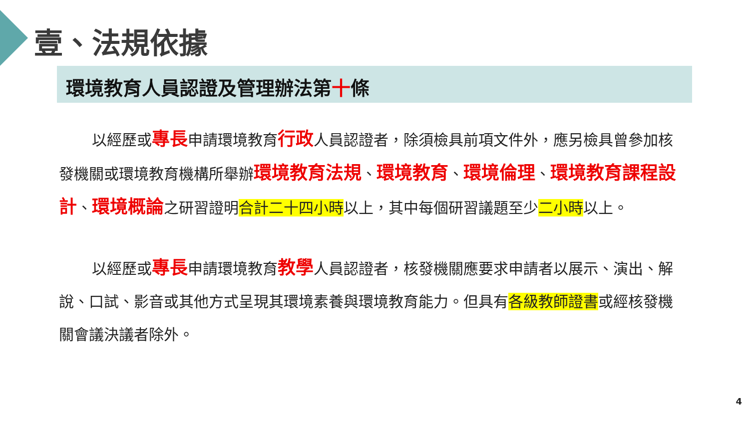壹、法規依據
環境教育人員認證及管理辦法第十條
以經歷或專長申請環境教育行政人員認證者，除須檢具前項文件外，應另檢具曾參加核發機關或環境教育機構所舉辦環境教育法規、環境教育、環境倫理、環境教育課程設計、環境概論之研習證明合計二十四小時以上，其中每個研習議題至少二小時以上。
以經歷或專長申請環境教育教學人員認證者，核發機關應要求申請者以展示、演出、解說、口試、影音或其他方式呈現其環境素養與環境教育能力。但具有各級教師證書或經核發機關會議決議者除外。
4